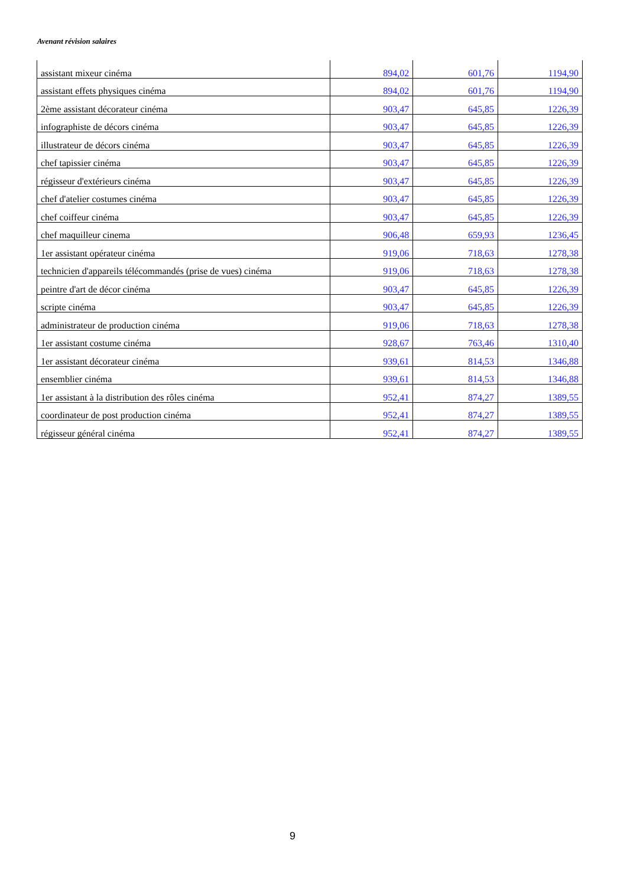Avenant révision salaires
| assistant mixeur cinéma | 894,02 | 601,76 | 1194,90 |
| assistant effets physiques cinéma | 894,02 | 601,76 | 1194,90 |
| 2ème assistant décorateur cinéma | 903,47 | 645,85 | 1226,39 |
| infographiste de décors cinéma | 903,47 | 645,85 | 1226,39 |
| illustrateur de décors cinéma | 903,47 | 645,85 | 1226,39 |
| chef tapissier cinéma | 903,47 | 645,85 | 1226,39 |
| régisseur d'extérieurs cinéma | 903,47 | 645,85 | 1226,39 |
| chef d'atelier costumes cinéma | 903,47 | 645,85 | 1226,39 |
| chef coiffeur cinéma | 903,47 | 645,85 | 1226,39 |
| chef maquilleur cinema | 906,48 | 659,93 | 1236,45 |
| 1er assistant opérateur cinéma | 919,06 | 718,63 | 1278,38 |
| technicien d'appareils télécommandés (prise de vues) cinéma | 919,06 | 718,63 | 1278,38 |
| peintre d'art de décor cinéma | 903,47 | 645,85 | 1226,39 |
| scripte cinéma | 903,47 | 645,85 | 1226,39 |
| administrateur de production cinéma | 919,06 | 718,63 | 1278,38 |
| 1er assistant costume cinéma | 928,67 | 763,46 | 1310,40 |
| 1er assistant décorateur cinéma | 939,61 | 814,53 | 1346,88 |
| ensemblier cinéma | 939,61 | 814,53 | 1346,88 |
| 1er assistant à la distribution des rôles cinéma | 952,41 | 874,27 | 1389,55 |
| coordinateur de post production cinéma | 952,41 | 874,27 | 1389,55 |
| régisseur général cinéma | 952,41 | 874,27 | 1389,55 |
9